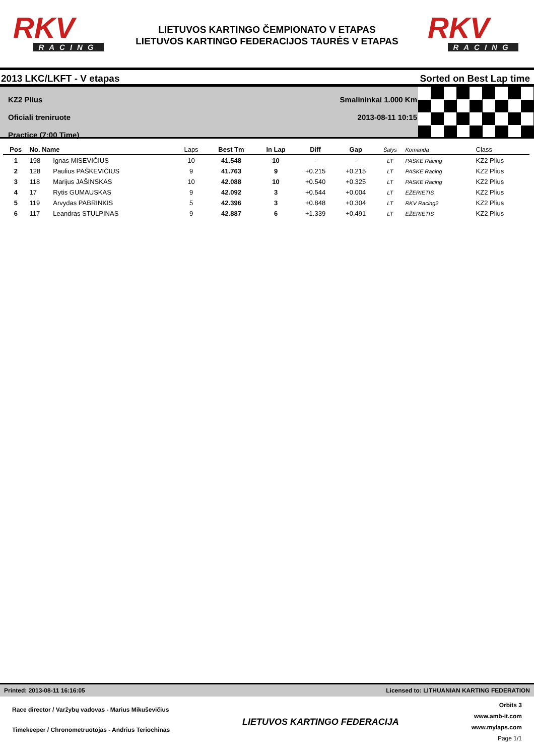RKV
RACING
LIETUVOS KARTINGO ČEMPIONATO V ETAPAS
LIETUVOS KARTINGO FEDERACIJOS TAURĖS V ETAPAS
RKV
RACING
2013 LKC/LKFT - V etapas Sorted on Best Lap time
KZ2 Plius
Oficiali treniruote
Practice (7:00 Time)
Smalininkai 1.000 Km
2013-08-11 10:15
| Pos | No. Name | | Laps | Best Tm | In Lap | Diff | Gap | Šalys | Komanda | Class |
| --- | --- | --- | --- | --- | --- | --- | --- | --- | --- | --- |
| 1 | 198 | Ignas MISEVIČIUS | 10 | 41.548 | 10 | - | - | LT | PASKE Racing | KZ2 Plius |
| 2 | 128 | Paulius PAŠKEVIČIUS | 9 | 41.763 | 9 | +0.215 | +0.215 | LT | PASKE Racing | KZ2 Plius |
| 3 | 118 | Marijus JAŠINSKAS | 10 | 42.088 | 10 | +0.540 | +0.325 | LT | PASKE Racing | KZ2 Plius |
| 4 | 17 | Rytis GUMAUSKAS | 9 | 42.092 | 3 | +0.544 | +0.004 | LT | EŽERIETIS | KZ2 Plius |
| 5 | 119 | Arvydas PABRINKIS | 5 | 42.396 | 3 | +0.848 | +0.304 | LT | RKV Racing2 | KZ2 Plius |
| 6 | 117 | Leandras STULPINAS | 9 | 42.887 | 6 | +1.339 | +0.491 | LT | EŽERIETIS | KZ2 Plius |
Printed: 2013-08-11 16:16:05 Licensed to: LITHUANIAN KARTING FEDERATION
Race director / Varžybų vadovas - Marius Mikuševičius
Timekeeper / Chronometruotojas - Andrius Teriochinas
LIETUVOS KARTINGO FEDERACIJA
Orbits 3
www.amb-it.com
www.mylaps.com
Page 1/1